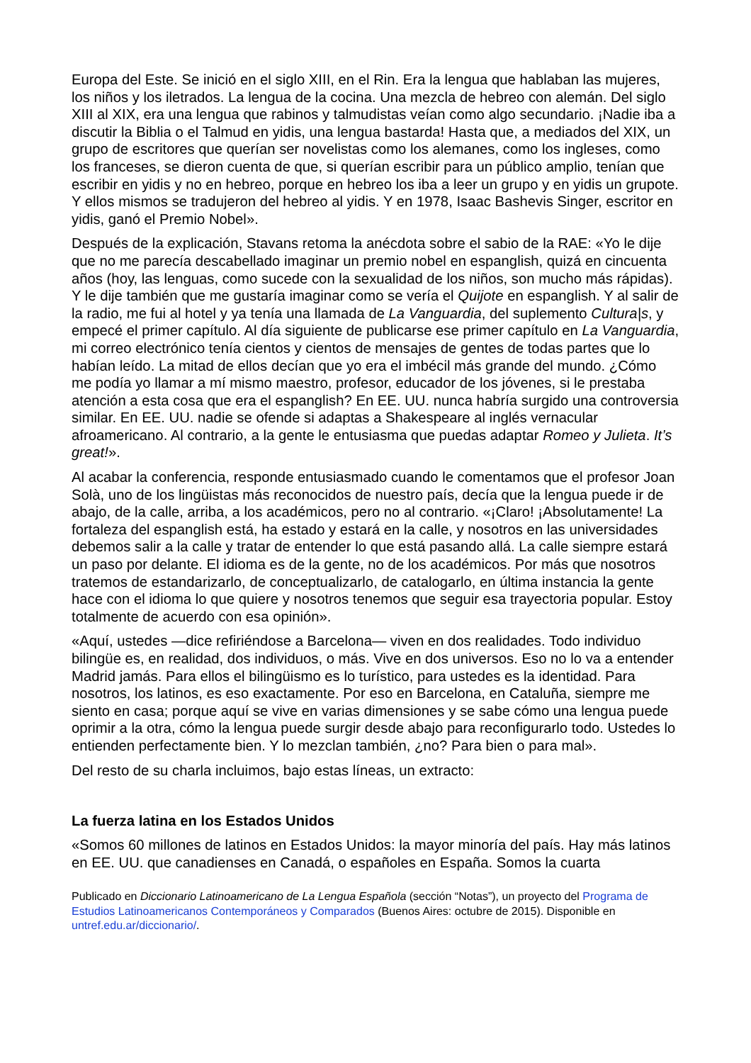Europa del Este. Se inició en el siglo XIII, en el Rin. Era la lengua que hablaban las mujeres, los niños y los iletrados. La lengua de la cocina. Una mezcla de hebreo con alemán. Del siglo XIII al XIX, era una lengua que rabinos y talmudistas veían como algo secundario. ¡Nadie iba a discutir la Biblia o el Talmud en yidis, una lengua bastarda! Hasta que, a mediados del XIX, un grupo de escritores que querían ser novelistas como los alemanes, como los ingleses, como los franceses, se dieron cuenta de que, si querían escribir para un público amplio, tenían que escribir en yidis y no en hebreo, porque en hebreo los iba a leer un grupo y en yidis un grupote. Y ellos mismos se tradujeron del hebreo al yidis. Y en 1978, Isaac Bashevis Singer, escritor en yidis, ganó el Premio Nobel».
Después de la explicación, Stavans retoma la anécdota sobre el sabio de la RAE: «Yo le dije que no me parecía descabellado imaginar un premio nobel en espanglish, quizá en cincuenta años (hoy, las lenguas, como sucede con la sexualidad de los niños, son mucho más rápidas). Y le dije también que me gustaría imaginar como se vería el Quijote en espanglish. Y al salir de la radio, me fui al hotel y ya tenía una llamada de La Vanguardia, del suplemento Cultura|s, y empecé el primer capítulo. Al día siguiente de publicarse ese primer capítulo en La Vanguardia, mi correo electrónico tenía cientos y cientos de mensajes de gentes de todas partes que lo habían leído. La mitad de ellos decían que yo era el imbécil más grande del mundo. ¿Cómo me podía yo llamar a mí mismo maestro, profesor, educador de los jóvenes, si le prestaba atención a esta cosa que era el espanglish? En EE. UU. nunca habría surgido una controversia similar. En EE. UU. nadie se ofende si adaptas a Shakespeare al inglés vernacular afroamericano. Al contrario, a la gente le entusiasma que puedas adaptar Romeo y Julieta. It’s great!».
Al acabar la conferencia, responde entusiasmado cuando le comentamos que el profesor Joan Solà, uno de los lingüistas más reconocidos de nuestro país, decía que la lengua puede ir de abajo, de la calle, arriba, a los académicos, pero no al contrario. «¡Claro! ¡Absolutamente! La fortaleza del espanglish está, ha estado y estará en la calle, y nosotros en las universidades debemos salir a la calle y tratar de entender lo que está pasando allá. La calle siempre estará un paso por delante. El idioma es de la gente, no de los académicos. Por más que nosotros tratemos de estandarizarlo, de conceptualizarlo, de catalogarlo, en última instancia la gente hace con el idioma lo que quiere y nosotros tenemos que seguir esa trayectoria popular. Estoy totalmente de acuerdo con esa opinión».
«Aquí, ustedes —dice refiriéndose a Barcelona— viven en dos realidades. Todo individuo bilingüe es, en realidad, dos individuos, o más. Vive en dos universos. Eso no lo va a entender Madrid jamás. Para ellos el bilingüismo es lo turístico, para ustedes es la identidad. Para nosotros, los latinos, es eso exactamente. Por eso en Barcelona, en Cataluña, siempre me siento en casa; porque aquí se vive en varias dimensiones y se sabe cómo una lengua puede oprimir a la otra, cómo la lengua puede surgir desde abajo para reconfigurarlo todo. Ustedes lo entienden perfectamente bien. Y lo mezclan también, ¿no? Para bien o para mal».
Del resto de su charla incluimos, bajo estas líneas, un extracto:
La fuerza latina en los Estados Unidos
«Somos 60 millones de latinos en Estados Unidos: la mayor minoría del país. Hay más latinos en EE. UU. que canadienses en Canadá, o españoles en España. Somos la cuarta
Publicado en Diccionario Latinoamericano de La Lengua Española (sección “Notas”), un proyecto del Programa de Estudios Latinoamericanos Contemporáneos y Comparados (Buenos Aires: octubre de 2015). Disponible en untref.edu.ar/diccionario/.